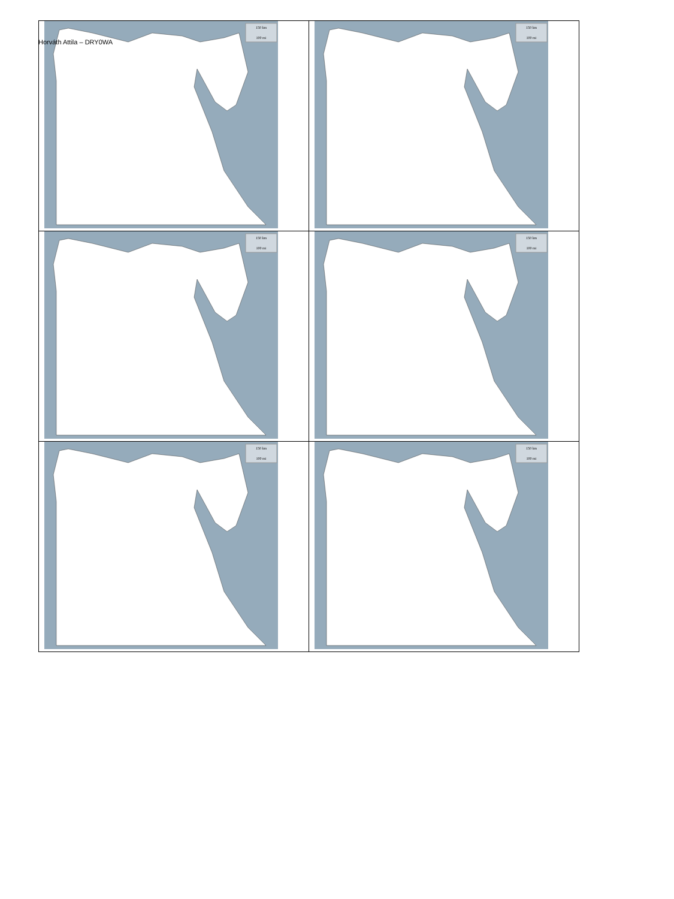Horváth Attila – DRY0WA
| 150 km 100 mi | 150 km 100 mi |
| 150 km 100 mi | 150 km 100 mi |
| 150 km 100 mi | 150 km 100 mi |